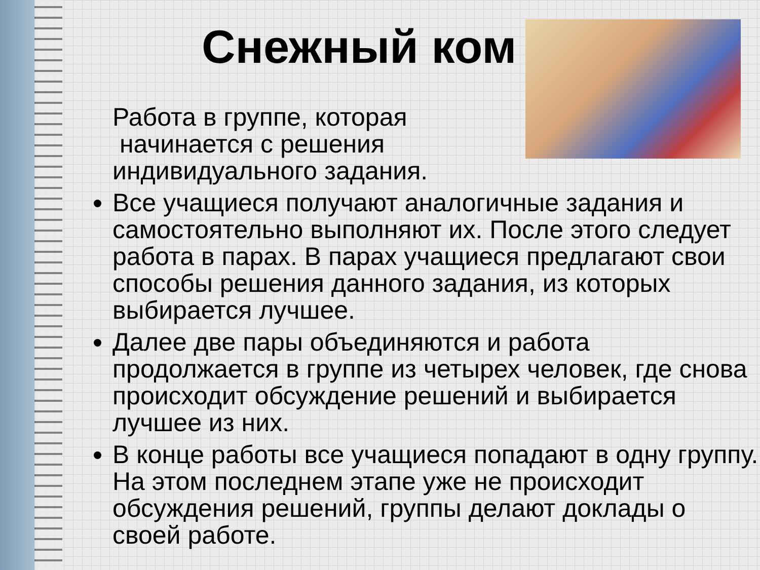Снежный ком
Работа в группе, которая
начинается с решения
индивидуального задания.
Все учащиеся получают аналогичные задания и самостоятельно выполняют их. После этого следует работа в парах. В парах учащиеся предлагают свои способы решения данного задания, из которых выбирается лучшее.
Далее две пары объединяются и работа продолжается в группе из четырех человек, где снова происходит обсуждение решений и выбирается лучшее из них.
В конце работы все учащиеся попадают в одну группу. На этом последнем этапе уже не происходит обсуждения решений, группы делают доклады о своей работе.